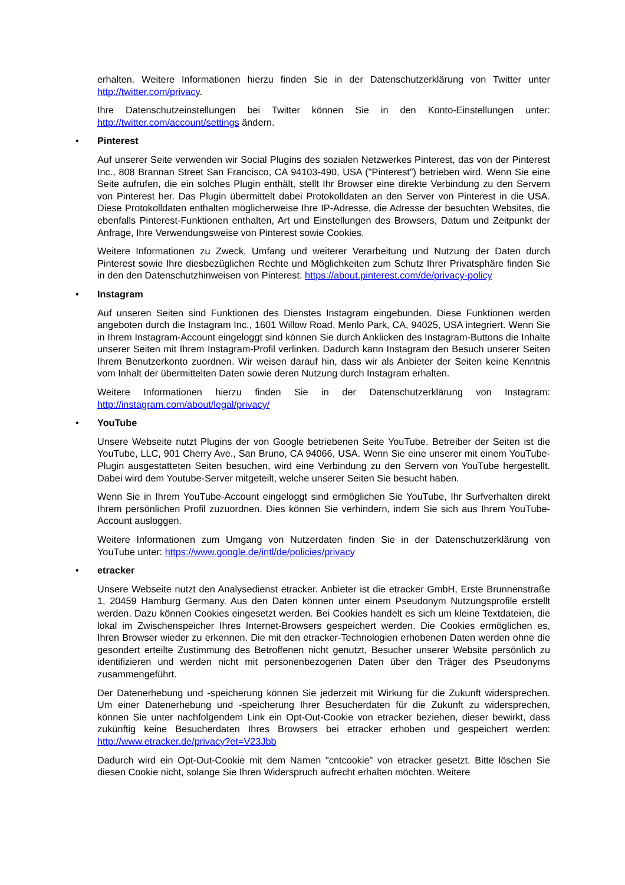erhalten. Weitere Informationen hierzu finden Sie in der Datenschutzerklärung von Twitter unter http://twitter.com/privacy.
Ihre Datenschutzeinstellungen bei Twitter können Sie in den Konto-Einstellungen unter: http://twitter.com/account/settings ändern.
• Pinterest
Auf unserer Seite verwenden wir Social Plugins des sozialen Netzwerkes Pinterest, das von der Pinterest Inc., 808 Brannan Street San Francisco, CA 94103-490, USA ("Pinterest") betrieben wird. Wenn Sie eine Seite aufrufen, die ein solches Plugin enthält, stellt Ihr Browser eine direkte Verbindung zu den Servern von Pinterest her. Das Plugin übermittelt dabei Protokolldaten an den Server von Pinterest in die USA. Diese Protokolldaten enthalten möglicherweise Ihre IP-Adresse, die Adresse der besuchten Websites, die ebenfalls Pinterest-Funktionen enthalten, Art und Einstellungen des Browsers, Datum und Zeitpunkt der Anfrage, Ihre Verwendungsweise von Pinterest sowie Cookies.
Weitere Informationen zu Zweck, Umfang und weiterer Verarbeitung und Nutzung der Daten durch Pinterest sowie Ihre diesbezüglichen Rechte und Möglichkeiten zum Schutz Ihrer Privatsphäre finden Sie in den den Datenschutzhinweisen von Pinterest: https://about.pinterest.com/de/privacy-policy
• Instagram
Auf unseren Seiten sind Funktionen des Dienstes Instagram eingebunden. Diese Funktionen werden angeboten durch die Instagram Inc., 1601 Willow Road, Menlo Park, CA, 94025, USA integriert. Wenn Sie in Ihrem Instagram-Account eingeloggt sind können Sie durch Anklicken des Instagram-Buttons die Inhalte unserer Seiten mit Ihrem Instagram-Profil verlinken. Dadurch kann Instagram den Besuch unserer Seiten Ihrem Benutzerkonto zuordnen. Wir weisen darauf hin, dass wir als Anbieter der Seiten keine Kenntnis vom Inhalt der übermittelten Daten sowie deren Nutzung durch Instagram erhalten.
Weitere Informationen hierzu finden Sie in der Datenschutzerklärung von Instagram: http://instagram.com/about/legal/privacy/
• YouTube
Unsere Webseite nutzt Plugins der von Google betriebenen Seite YouTube. Betreiber der Seiten ist die YouTube, LLC, 901 Cherry Ave., San Bruno, CA 94066, USA. Wenn Sie eine unserer mit einem YouTube-Plugin ausgestatteten Seiten besuchen, wird eine Verbindung zu den Servern von YouTube hergestellt. Dabei wird dem Youtube-Server mitgeteilt, welche unserer Seiten Sie besucht haben.
Wenn Sie in Ihrem YouTube-Account eingeloggt sind ermöglichen Sie YouTube, Ihr Surfverhalten direkt Ihrem persönlichen Profil zuzuordnen. Dies können Sie verhindern, indem Sie sich aus Ihrem YouTube-Account ausloggen.
Weitere Informationen zum Umgang von Nutzerdaten finden Sie in der Datenschutzerklärung von YouTube unter: https://www.google.de/intl/de/policies/privacy
• etracker
Unsere Webseite nutzt den Analysedienst etracker. Anbieter ist die etracker GmbH, Erste Brunnenstraße 1, 20459 Hamburg Germany. Aus den Daten können unter einem Pseudonym Nutzungsprofile erstellt werden. Dazu können Cookies eingesetzt werden. Bei Cookies handelt es sich um kleine Textdateien, die lokal im Zwischenspeicher Ihres Internet-Browsers gespeichert werden. Die Cookies ermöglichen es, Ihren Browser wieder zu erkennen. Die mit den etracker-Technologien erhobenen Daten werden ohne die gesondert erteilte Zustimmung des Betroffenen nicht genutzt, Besucher unserer Website persönlich zu identifizieren und werden nicht mit personenbezogenen Daten über den Träger des Pseudonyms zusammengeführt.
Der Datenerhebung und -speicherung können Sie jederzeit mit Wirkung für die Zukunft widersprechen. Um einer Datenerhebung und -speicherung Ihrer Besucherdaten für die Zukunft zu widersprechen, können Sie unter nachfolgendem Link ein Opt-Out-Cookie von etracker beziehen, dieser bewirkt, dass zukünftig keine Besucherdaten Ihres Browsers bei etracker erhoben und gespeichert werden: http://www.etracker.de/privacy?et=V23Jbb
Dadurch wird ein Opt-Out-Cookie mit dem Namen "cntcookie" von etracker gesetzt. Bitte löschen Sie diesen Cookie nicht, solange Sie Ihren Widerspruch aufrecht erhalten möchten. Weitere